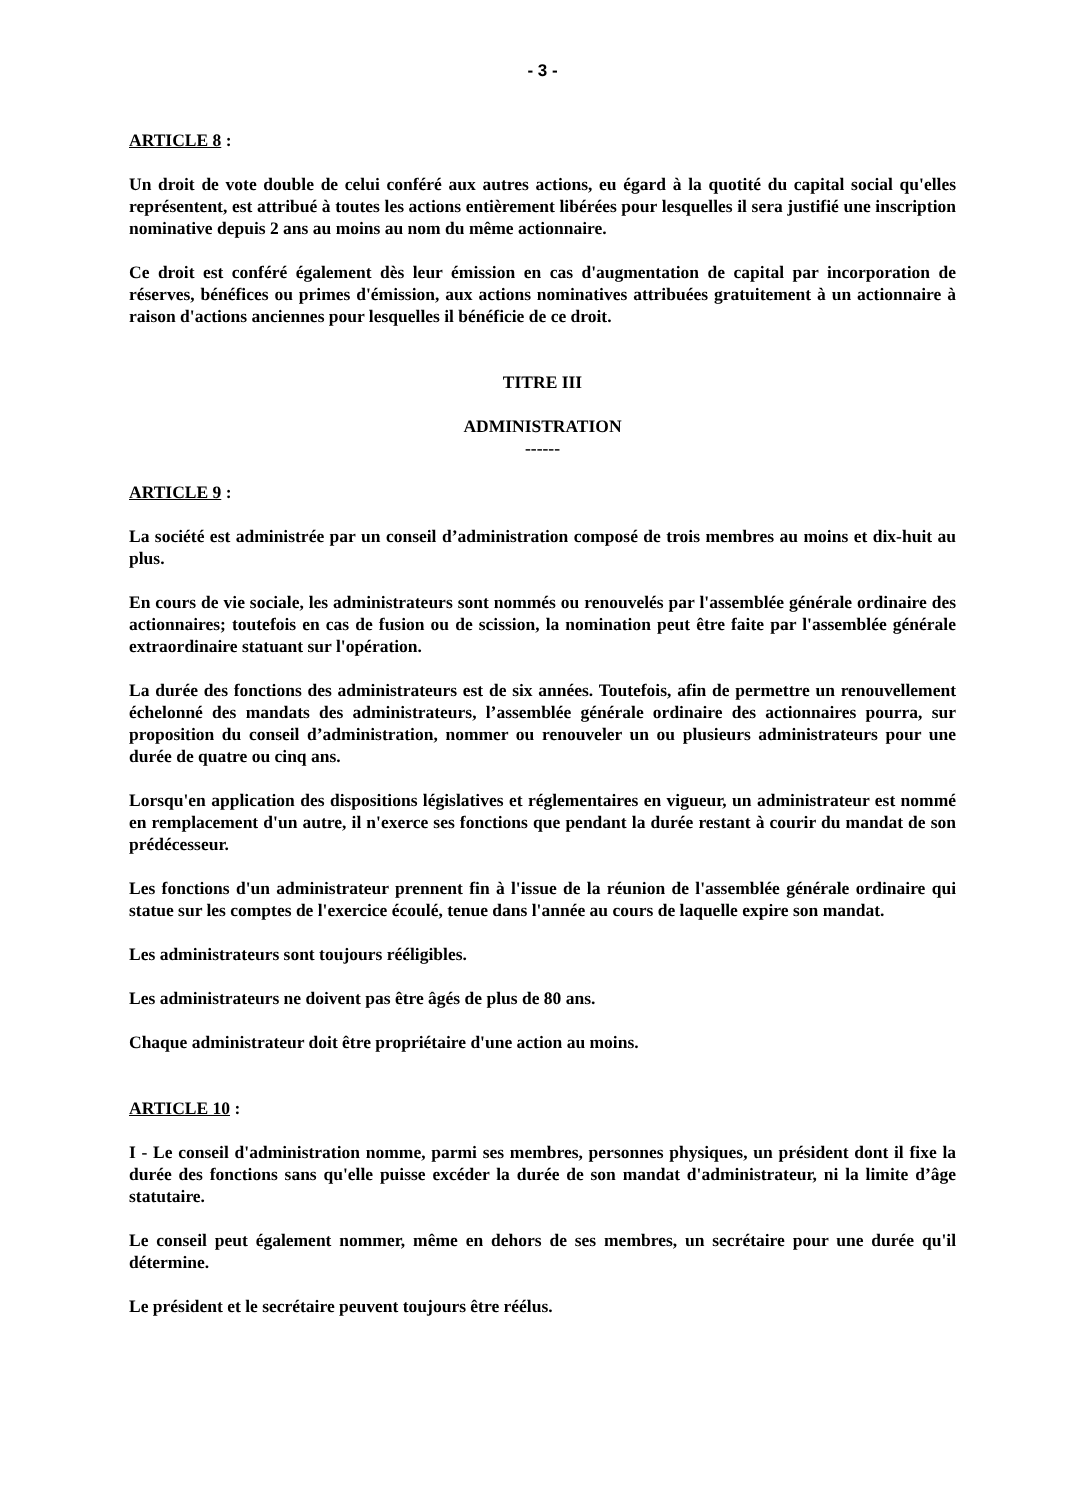- 3 -
ARTICLE 8 :
Un droit de vote double de celui conféré aux autres actions, eu égard à la quotité du capital social qu'elles représentent, est attribué à toutes les actions entièrement libérées pour lesquelles il sera justifié une inscription nominative depuis 2 ans au moins au nom du même actionnaire.
Ce droit est conféré également dès leur émission en cas d'augmentation de capital par incorporation de réserves, bénéfices ou primes d'émission, aux actions nominatives attribuées gratuitement à un actionnaire à raison d'actions anciennes pour lesquelles il bénéficie de ce droit.
TITRE III
ADMINISTRATION
------
ARTICLE 9 :
La société est administrée par un conseil d’administration composé de trois membres au moins et dix-huit au plus.
En cours de vie sociale, les administrateurs sont nommés ou renouvelés par l'assemblée générale ordinaire des actionnaires; toutefois en cas de fusion ou de scission, la nomination peut être faite par l'assemblée générale extraordinaire statuant sur l'opération.
La durée des fonctions des administrateurs est de six années. Toutefois, afin de permettre un renouvellement échelonné des mandats des administrateurs, l’assemblée générale ordinaire des actionnaires pourra, sur proposition du conseil d’administration, nommer ou renouveler un ou plusieurs administrateurs pour une durée de quatre ou cinq ans.
Lorsqu'en application des dispositions législatives et réglementaires en vigueur, un administrateur est nommé en remplacement d'un autre, il n'exerce ses fonctions que pendant la durée restant à courir du mandat de son prédécesseur.
Les fonctions d'un administrateur prennent fin à l'issue de la réunion de l'assemblée générale ordinaire qui statue sur les comptes de l'exercice écoulé, tenue dans l'année au cours de laquelle expire son mandat.
Les administrateurs sont toujours rééligibles.
Les administrateurs ne doivent pas être âgés de plus de 80 ans.
Chaque administrateur doit être propriétaire d'une action au moins.
ARTICLE 10 :
I - Le conseil d'administration nomme, parmi ses membres, personnes physiques, un président dont il fixe la durée des fonctions sans qu'elle puisse excéder la durée de son mandat d'administrateur, ni la limite d’âge statutaire.
Le conseil peut également nommer, même en dehors de ses membres, un secrétaire pour une durée qu'il détermine.
Le président et le secrétaire peuvent toujours être réélus.